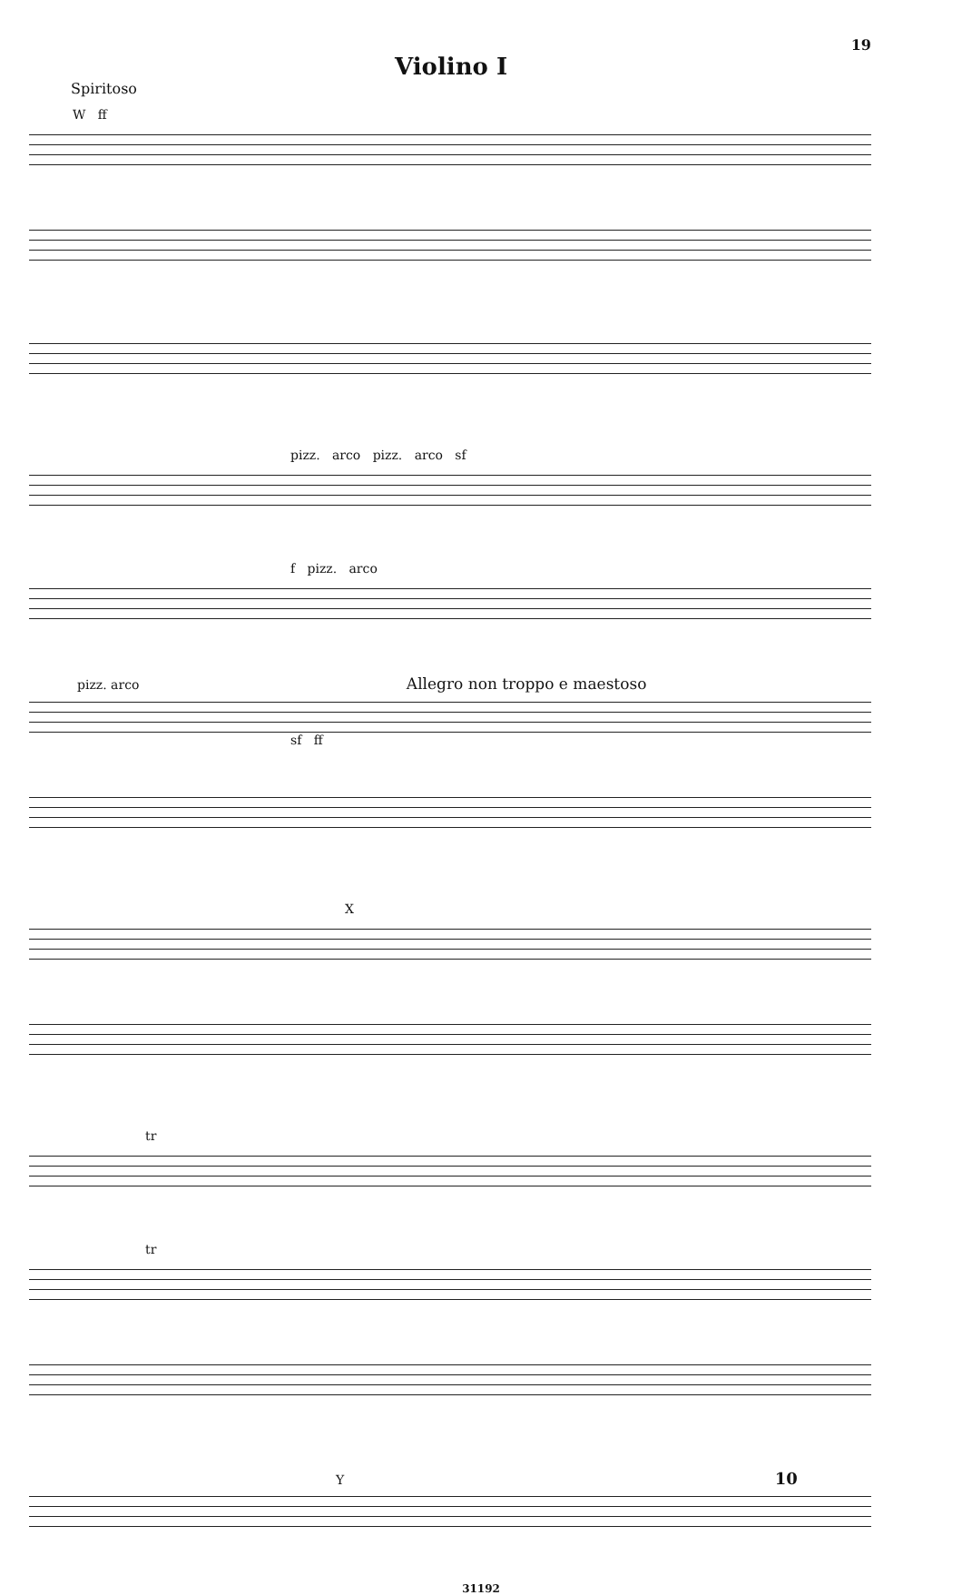Violino I
19
Spiritoso
W ff
pizz. arco pizz. arco sf
f pizz. arco
pizz. arco Allegro non troppo e maestoso
sf ff
X
tr
tr
Y 10
31192